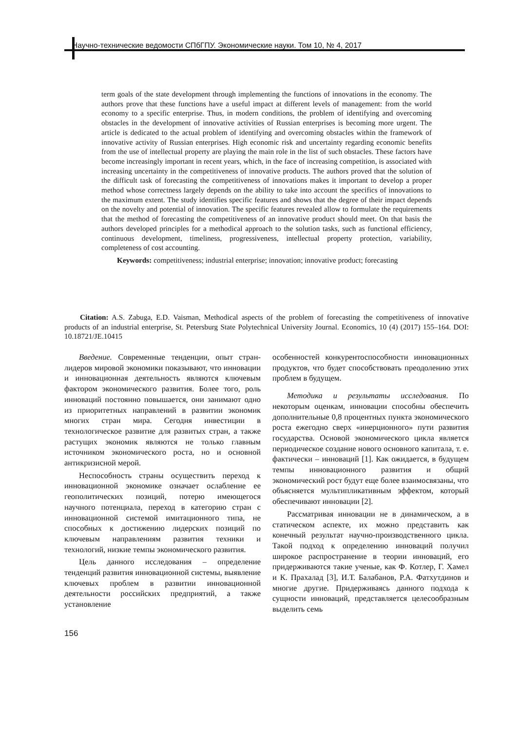Научно-технические ведомости СПбГПУ. Экономические науки. Том 10, № 4, 2017
term goals of the state development through implementing the functions of innovations in the economy. The authors prove that these functions have a useful impact at different levels of management: from the world economy to a specific enterprise. Thus, in modern conditions, the problem of identifying and overcoming obstacles in the development of innovative activities of Russian enterprises is becoming more urgent. The article is dedicated to the actual problem of identifying and overcoming obstacles within the framework of innovative activity of Russian enterprises. High economic risk and uncertainty regarding economic benefits from the use of intellectual property are playing the main role in the list of such obstacles. These factors have become increasingly important in recent years, which, in the face of increasing competition, is associated with increasing uncertainty in the competitiveness of innovative products. The authors proved that the solution of the difficult task of forecasting the competitiveness of innovations makes it important to develop a proper method whose correctness largely depends on the ability to take into account the specifics of innovations to the maximum extent. The study identifies specific features and shows that the degree of their impact depends on the novelty and potential of innovation. The specific features revealed allow to formulate the requirements that the method of forecasting the competitiveness of an innovative product should meet. On that basis the authors developed principles for a methodical approach to the solution tasks, such as functional efficiency, continuous development, timeliness, progressiveness, intellectual property protection, variability, completeness of cost accounting.
Keywords: competitiveness; industrial enterprise; innovation; innovative product; forecasting
Citation: A.S. Zabuga, E.D. Vaisman, Methodical aspects of the problem of forecasting the competitiveness of innovative products of an industrial enterprise, St. Petersburg State Polytechnical University Journal. Economics, 10 (4) (2017) 155–164. DOI: 10.18721/JE.10415
Введение. Современные тенденции, опыт стран-лидеров мировой экономики показывают, что инновации и инновационная деятельность являются ключевым фактором экономического развития. Более того, роль инноваций постоянно повышается, они занимают одно из приоритетных направлений в развитии экономик многих стран мира. Сегодня инвестиции в технологическое развитие для развитых стран, а также растущих экономик являются не только главным источником экономического роста, но и основной антикризисной мерой.
Неспособность страны осуществить переход к инновационной экономике означает ослабление ее геополитических позиций, потерю имеющегося научного потенциала, переход в категорию стран с инновационной системой имитационного типа, не способных к достижению лидерских позиций по ключевым направлениям развития техники и технологий, низкие темпы экономического развития.
Цель данного исследования – определение тенденций развития инновационной системы, выявление ключевых проблем в развитии инновационной деятельности российских предприятий, а также установление
особенностей конкурентоспособности инновационных продуктов, что будет способствовать преодолению этих проблем в будущем.
Методика и результаты исследования. По некоторым оценкам, инновации способны обеспечить дополнительные 0,8 процентных пункта экономического роста ежегодно сверх «инерционного» пути развития государства. Основой экономического цикла является периодическое создание нового основного капитала, т. е. фактически – инноваций [1]. Как ожидается, в будущем темпы инновационного развития и общий экономический рост будут еще более взаимосвязаны, что объясняется мультипликативным эффектом, который обеспечивают инновации [2].
Рассматривая инновации не в динамическом, а в статическом аспекте, их можно представить как конечный результат научно-производственного цикла. Такой подход к определению инноваций получил широкое распространение в теории инноваций, его придерживаются такие ученые, как Ф. Котлер, Г. Хамел и К. Прахалад [3], И.Т. Балабанов, Р.А. Фатхутдинов и многие другие. Придерживаясь данного подхода к сущности инноваций, представляется целесообразным выделить семь
156